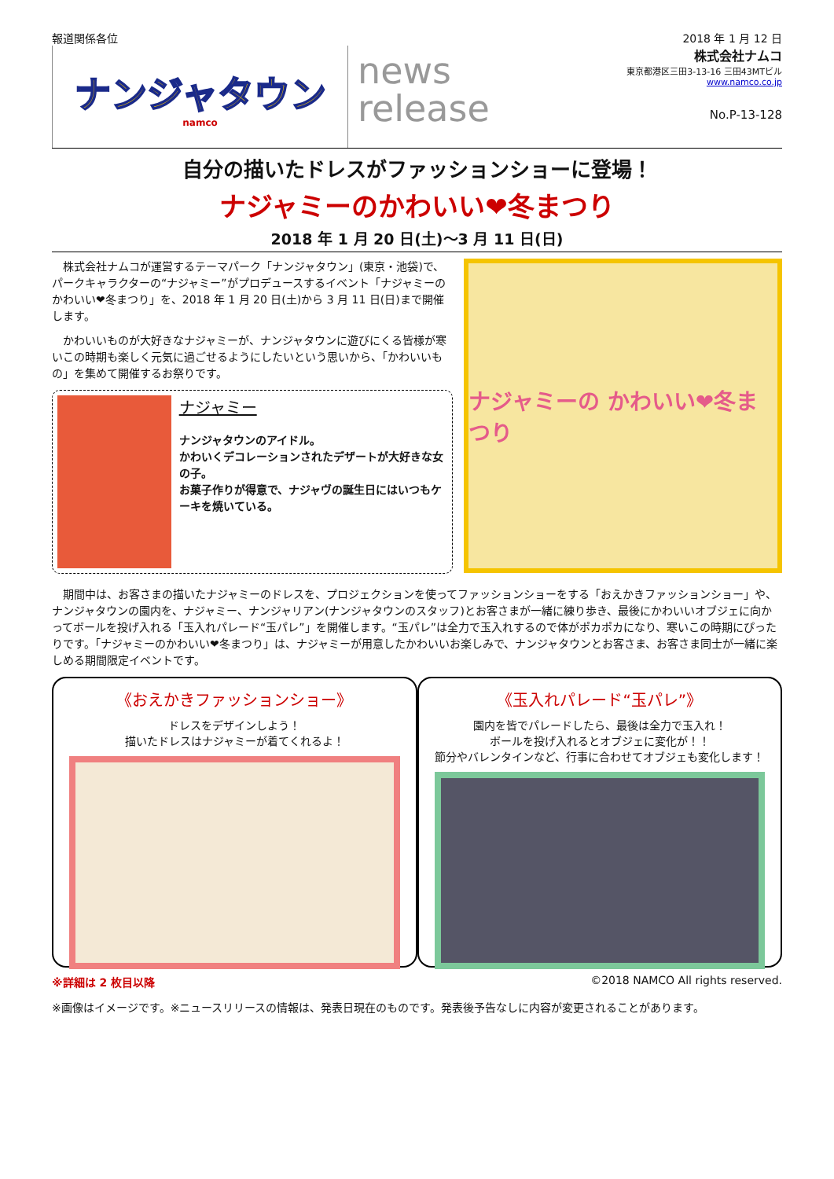報道関係各位 2018 年 1 月 12 日
ナンジャタウン
namco
news
release
株式会社ナムコ
東京都港区三田3-13-16 三田43MTビル
www.namco.co.jp
No.P-13-128
自分の描いたドレスがファッションショーに登場！
ナジャミーのかわいい❤冬まつり
2018 年 1 月 20 日(土)～3 月 11 日(日)
株式会社ナムコが運営するテーマパーク「ナンジャタウン」(東京・池袋)で、パークキャラクターの“ナジャミー”がプロデュースするイベント「ナジャミーのかわいい❤冬まつり」を、2018 年 1 月 20 日(土)から 3 月 11 日(日)まで開催します。
かわいいものが大好きなナジャミーが、ナンジャタウンに遊びにくる皆様が寒いこの時期も楽しく元気に過ごせるようにしたいという思いから、「かわいいもの」を集めて開催するお祭りです。
ナジャミー
ナンジャタウンのアイドル。
かわいくデコレーションされたデザートが大好きな女の子。
お菓子作りが得意で、ナジャヴの誕生日にはいつもケーキを焼いている。
ナジャミーの かわいい❤冬まつり
期間中は、お客さまの描いたナジャミーのドレスを、プロジェクションを使ってファッションショーをする「おえかきファッションショー」や、ナンジャタウンの園内を、ナジャミー、ナンジャリアン(ナンジャタウンのスタッフ)とお客さまが一緒に練り歩き、最後にかわいいオブジェに向かってボールを投げ入れる「玉入れパレード“玉パレ”」を開催します。“玉パレ”は全力で玉入れするので体がポカポカになり、寒いこの時期にぴったりです。「ナジャミーのかわいい❤冬まつり」は、ナジャミーが用意したかわいいお楽しみで、ナンジャタウンとお客さま、お客さま同士が一緒に楽しめる期間限定イベントです。
《おえかきファッションショー》
ドレスをデザインしよう！
描いたドレスはナジャミーが着てくれるよ！
《玉入れパレード“玉パレ”》
園内を皆でパレードしたら、最後は全力で玉入れ！
ボールを投げ入れるとオブジェに変化が！！
節分やバレンタインなど、行事に合わせてオブジェも変化します！
※詳細は 2 枚目以降 ©2018 NAMCO All rights reserved.
※画像はイメージです。※ニュースリリースの情報は、発表日現在のものです。発表後予告なしに内容が変更されることがあります。